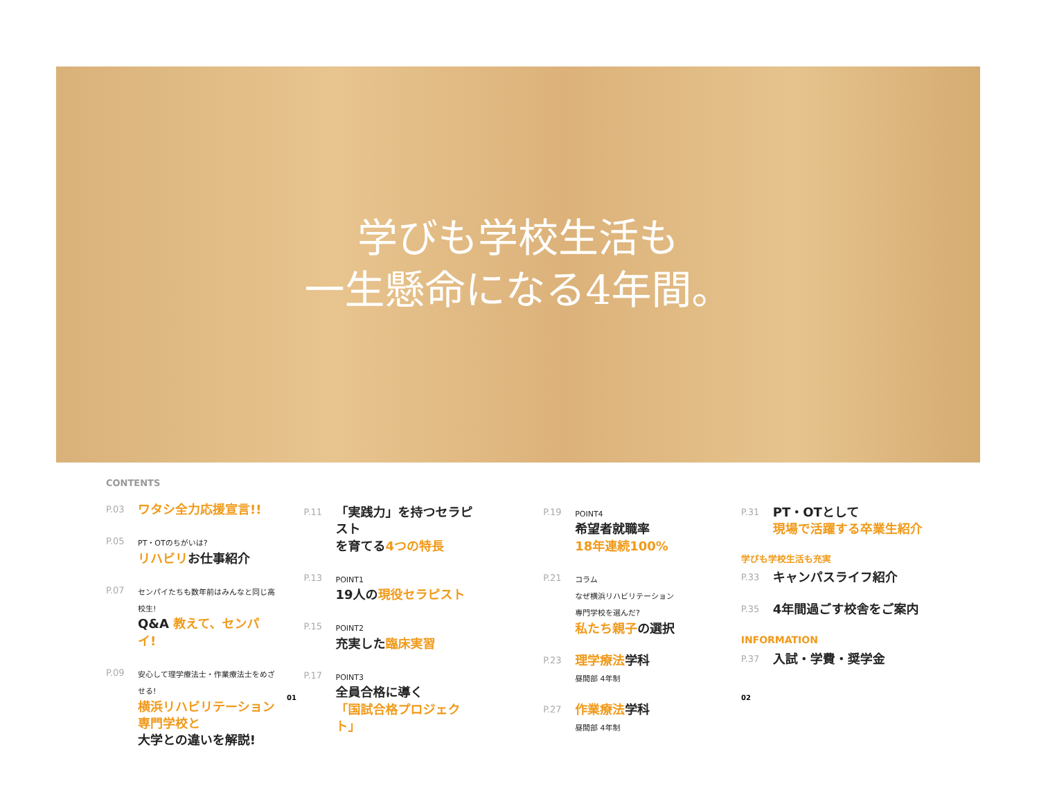学びも学校生活も
一生懸命になる4年間。
CONTENTS
P.03 ワタシ全力応援宣言!!
P.05 PT・OTのちがいは?
リハビリお仕事紹介
P.07 センパイたちも数年前はみんなと同じ高校生!
Q&A 教えて、センパイ!
P.09 安心して理学療法士・作業療法士をめざせる!
横浜リハビリテーション
専門学校と
大学との違いを解説!
P.11 「実践力」を持つセラピスト
を育てる4つの特長
P.13 POINT1
19人の現役セラピスト
P.15 POINT2
充実した臨床実習
P.17 POINT3
全員合格に導く
「国試合格プロジェクト」
P.19 POINT4
希望者就職率
18年連続100%
P.21 コラム
なぜ横浜リハビリテーション
専門学校を選んだ?
私たち親子の選択
P.23 理学療法学科
昼間部 4年制
P.27 作業療法学科
昼間部 4年制
P.31 PT・OTとして
現場で活躍する卒業生紹介
学びも学校生活も充実
P.33 キャンパスライフ紹介
P.35 4年間過ごす校舎をご案内
INFORMATION
P.37 入試・学費・奨学金
01 02